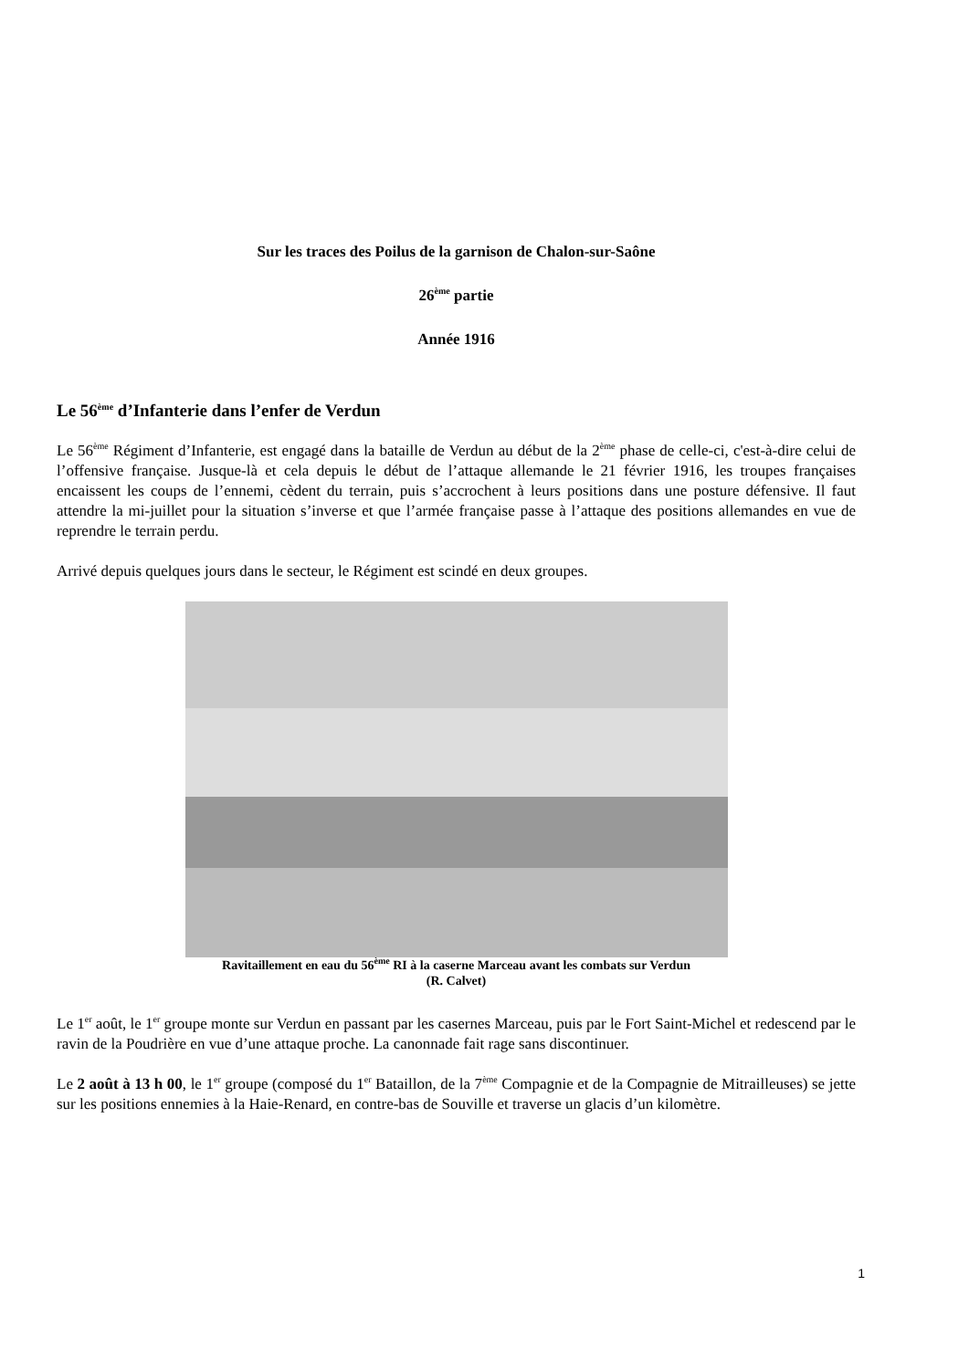Sur les traces des Poilus de la garnison de Chalon-sur-Saône
26<sup>ème</sup> partie
Année 1916
Le 56<sup>ème</sup> d’Infanterie dans l’enfer de Verdun
Le 56<sup>ème</sup> Régiment d’Infanterie, est engagé dans la bataille de Verdun au début de la 2<sup>ème</sup> phase de celle-ci, c'est-à-dire celui de l’offensive française. Jusque-là et cela depuis le début de l’attaque allemande le 21 février 1916, les troupes françaises encaissent les coups de l’ennemi, cèdent du terrain, puis s’accrochent à leurs positions dans une posture défensive. Il faut attendre la mi-juillet pour la situation s’inverse et que l’armée française passe à l’attaque des positions allemandes en vue de reprendre le terrain perdu.
Arrivé depuis quelques jours dans le secteur, le Régiment est scindé en deux groupes.
Ravitaillement en eau du 56<sup>ème</sup> RI à la caserne Marceau avant les combats sur Verdun
(R. Calvet)
Le 1<sup>er</sup> août, le 1<sup>er</sup> groupe monte sur Verdun en passant par les casernes Marceau, puis par le Fort Saint-Michel et redescend par le ravin de la Poudrière en vue d’une attaque proche. La canonnade fait rage sans discontinuer.
Le 2 août à 13 h 00, le 1<sup>er</sup> groupe (composé du 1<sup>er</sup> Bataillon, de la 7<sup>ème</sup> Compagnie et de la Compagnie de Mitrailleuses) se jette sur les positions ennemies à la Haie-Renard, en contre-bas de Souville et traverse un glacis d’un kilomètre.
1